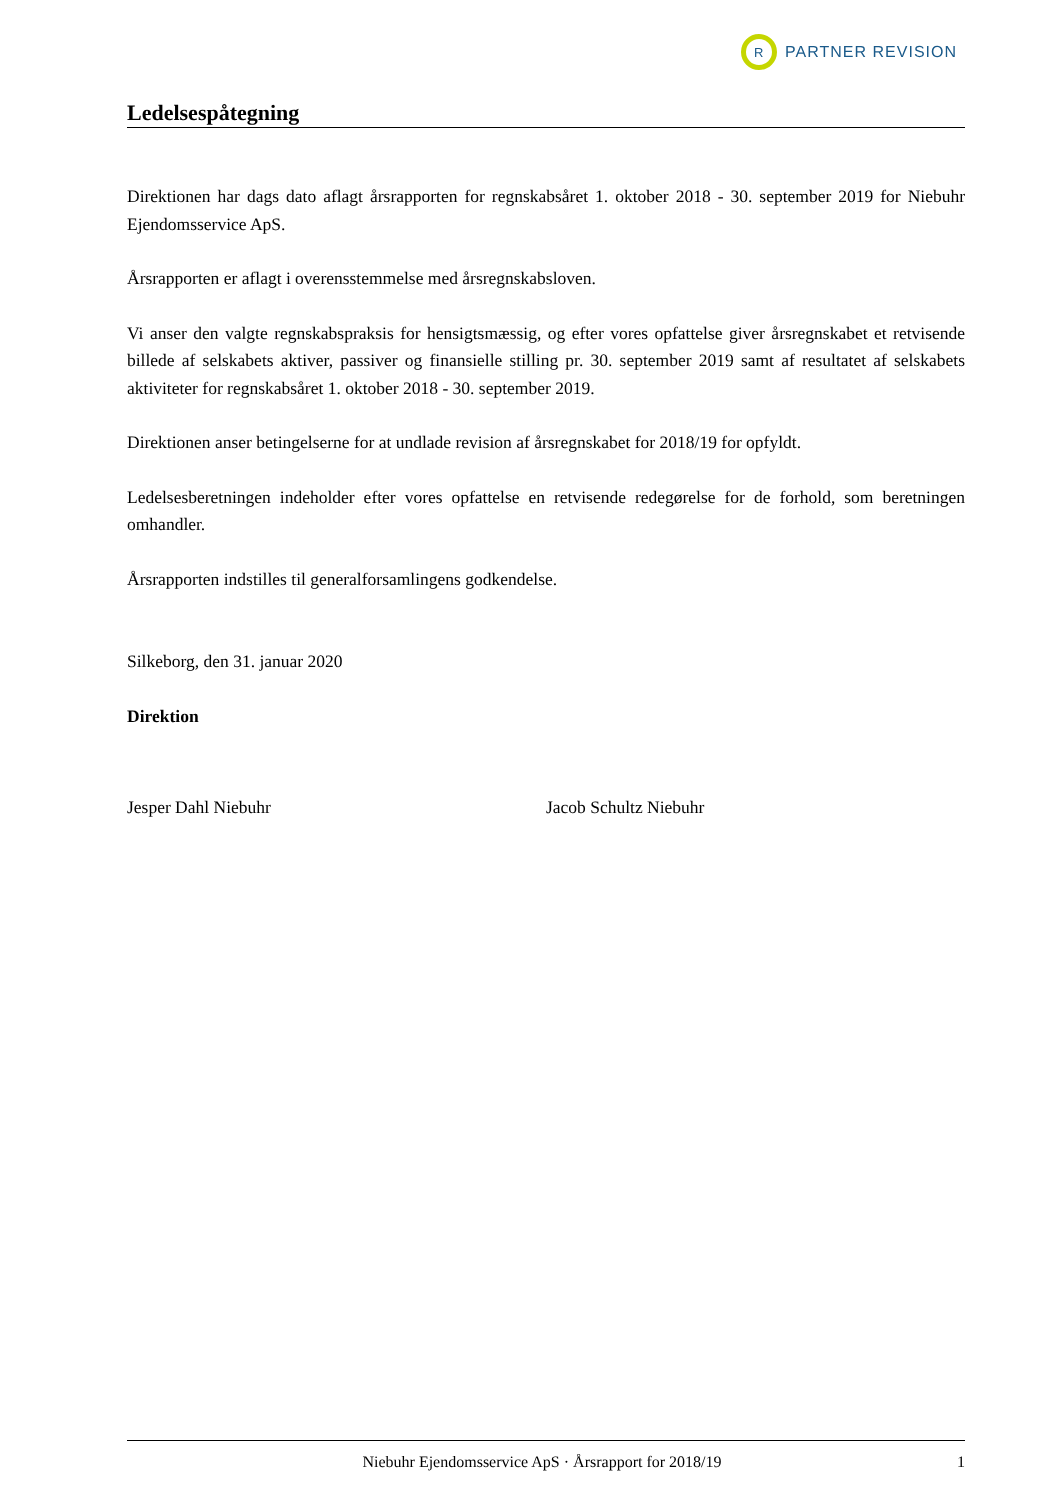R
PARTNER REVISION
Ledelsespåtegning
Direktionen har dags dato aflagt årsrapporten for regnskabsåret 1. oktober 2018 - 30. september 2019 for Niebuhr Ejendomsservice ApS.
Årsrapporten er aflagt i overensstemmelse med årsregnskabsloven.
Vi anser den valgte regnskabspraksis for hensigtsmæssig, og efter vores opfattelse giver årsregnskabet et retvisende billede af selskabets aktiver, passiver og finansielle stilling pr. 30. september 2019 samt af resultatet af selskabets aktiviteter for regnskabsåret 1. oktober 2018 - 30. september 2019.
Direktionen anser betingelserne for at undlade revision af årsregnskabet for 2018/19 for opfyldt.
Ledelsesberetningen indeholder efter vores opfattelse en retvisende redegørelse for de forhold, som beretningen omhandler.
Årsrapporten indstilles til generalforsamlingens godkendelse.
Silkeborg, den 31. januar 2020
Direktion
Jesper Dahl Niebuhr Jacob Schultz Niebuhr
Niebuhr Ejendomsservice ApS · Årsrapport for 2018/19 1